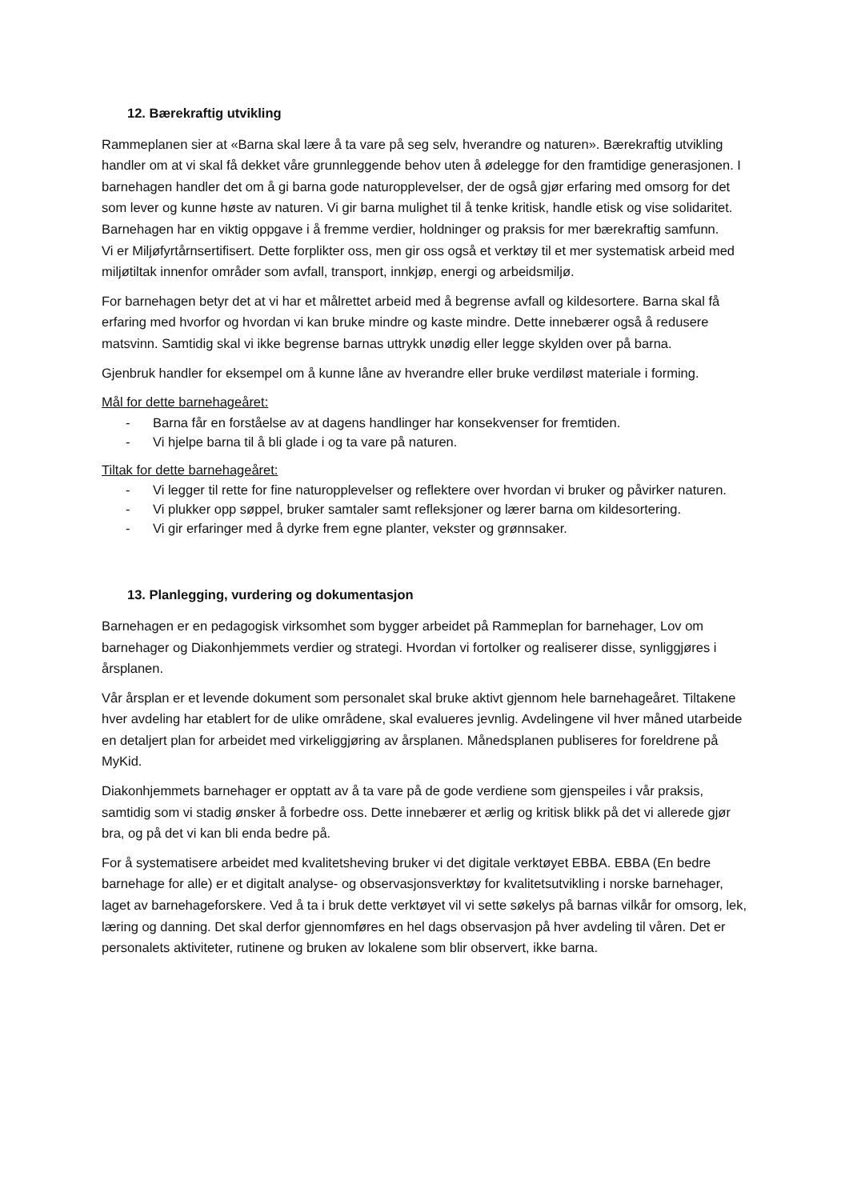12. Bærekraftig utvikling
Rammeplanen sier at «Barna skal lære å ta vare på seg selv, hverandre og naturen». Bærekraftig utvikling handler om at vi skal få dekket våre grunnleggende behov uten å ødelegge for den framtidige generasjonen. I barnehagen handler det om å gi barna gode naturopplevelser, der de også gjør erfaring med omsorg for det som lever og kunne høste av naturen. Vi gir barna mulighet til å tenke kritisk, handle etisk og vise solidaritet. Barnehagen har en viktig oppgave i å fremme verdier, holdninger og praksis for mer bærekraftig samfunn.
Vi er Miljøfyrtårnsertifisert. Dette forplikter oss, men gir oss også et verktøy til et mer systematisk arbeid med miljøtiltak innenfor områder som avfall, transport, innkjøp, energi og arbeidsmiljø.
For barnehagen betyr det at vi har et målrettet arbeid med å begrense avfall og kildesortere. Barna skal få erfaring med hvorfor og hvordan vi kan bruke mindre og kaste mindre. Dette innebærer også å redusere matsvinn. Samtidig skal vi ikke begrense barnas uttrykk unødig eller legge skylden over på barna.
Gjenbruk handler for eksempel om å kunne låne av hverandre eller bruke verdiløst materiale i forming.
Mål for dette barnehageåret:
- Barna får en forståelse av at dagens handlinger har konsekvenser for fremtiden.
- Vi hjelpe barna til å bli glade i og ta vare på naturen.
Tiltak for dette barnehageåret:
- Vi legger til rette for fine naturopplevelser og reflektere over hvordan vi bruker og påvirker naturen.
- Vi plukker opp søppel, bruker samtaler samt refleksjoner og lærer barna om kildesortering.
- Vi gir erfaringer med å dyrke frem egne planter, vekster og grønnsaker.
13. Planlegging, vurdering og dokumentasjon
Barnehagen er en pedagogisk virksomhet som bygger arbeidet på Rammeplan for barnehager, Lov om barnehager og Diakonhjemmets verdier og strategi. Hvordan vi fortolker og realiserer disse, synliggjøres i årsplanen.
Vår årsplan er et levende dokument som personalet skal bruke aktivt gjennom hele barnehageåret. Tiltakene hver avdeling har etablert for de ulike områdene, skal evalueres jevnlig. Avdelingene vil hver måned utarbeide en detaljert plan for arbeidet med virkeliggjøring av årsplanen. Månedsplanen publiseres for foreldrene på MyKid.
Diakonhjemmets barnehager er opptatt av å ta vare på de gode verdiene som gjenspeiles i vår praksis, samtidig som vi stadig ønsker å forbedre oss. Dette innebærer et ærlig og kritisk blikk på det vi allerede gjør bra, og på det vi kan bli enda bedre på.
For å systematisere arbeidet med kvalitetsheving bruker vi det digitale verktøyet EBBA. EBBA (En bedre barnehage for alle) er et digitalt analyse- og observasjonsverktøy for kvalitetsutvikling i norske barnehager, laget av barnehageforskere. Ved å ta i bruk dette verktøyet vil vi sette søkelys på barnas vilkår for omsorg, lek, læring og danning. Det skal derfor gjennomføres en hel dags observasjon på hver avdeling til våren. Det er personalets aktiviteter, rutinene og bruken av lokalene som blir observert, ikke barna.